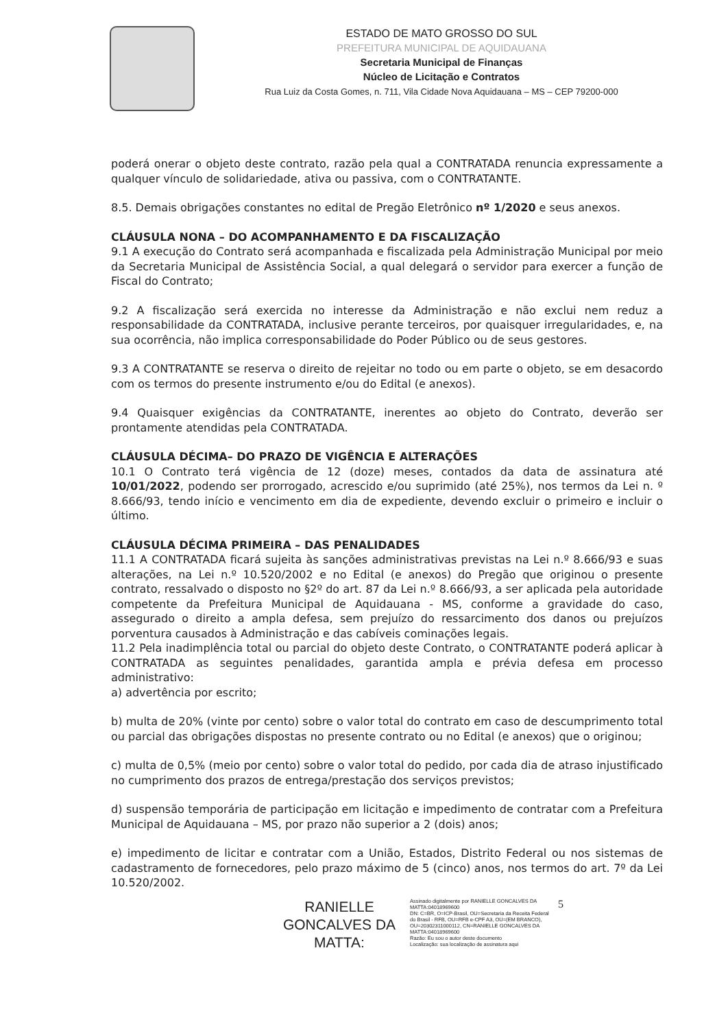ESTADO DE MATO GROSSO DO SUL
PREFEITURA MUNICIPAL DE AQUIDAUANA
Secretaria Municipal de Finanças
Núcleo de Licitação e Contratos
Rua Luiz da Costa Gomes, n. 711, Vila Cidade Nova Aquidauana – MS – CEP 79200-000
poderá onerar o objeto deste contrato, razão pela qual a CONTRATADA renuncia expressamente a qualquer vínculo de solidariedade, ativa ou passiva, com o CONTRATANTE.
8.5. Demais obrigações constantes no edital de Pregão Eletrônico nº 1/2020 e seus anexos.
CLÁUSULA NONA – DO ACOMPANHAMENTO E DA FISCALIZAÇÃO
9.1 A execução do Contrato será acompanhada e fiscalizada pela Administração Municipal por meio da Secretaria Municipal de Assistência Social, a qual delegará o servidor para exercer a função de Fiscal do Contrato;
9.2 A fiscalização será exercida no interesse da Administração e não exclui nem reduz a responsabilidade da CONTRATADA, inclusive perante terceiros, por quaisquer irregularidades, e, na sua ocorrência, não implica corresponsabilidade do Poder Público ou de seus gestores.
9.3 A CONTRATANTE se reserva o direito de rejeitar no todo ou em parte o objeto, se em desacordo com os termos do presente instrumento e/ou do Edital (e anexos).
9.4 Quaisquer exigências da CONTRATANTE, inerentes ao objeto do Contrato, deverão ser prontamente atendidas pela CONTRATADA.
CLÁUSULA DÉCIMA– DO PRAZO DE VIGÊNCIA E ALTERAÇÕES
10.1 O Contrato terá vigência de 12 (doze) meses, contados da data de assinatura até 10/01/2022, podendo ser prorrogado, acrescido e/ou suprimido (até 25%), nos termos da Lei n. º 8.666/93, tendo início e vencimento em dia de expediente, devendo excluir o primeiro e incluir o último.
CLÁUSULA DÉCIMA PRIMEIRA – DAS PENALIDADES
11.1 A CONTRATADA ficará sujeita às sanções administrativas previstas na Lei n.º 8.666/93 e suas alterações, na Lei n.º 10.520/2002 e no Edital (e anexos) do Pregão que originou o presente contrato, ressalvado o disposto no §2º do art. 87 da Lei n.º 8.666/93, a ser aplicada pela autoridade competente da Prefeitura Municipal de Aquidauana - MS, conforme a gravidade do caso, assegurado o direito a ampla defesa, sem prejuízo do ressarcimento dos danos ou prejuízos porventura causados à Administração e das cabíveis cominações legais.
11.2 Pela inadimplência total ou parcial do objeto deste Contrato, o CONTRATANTE poderá aplicar à CONTRATADA as seguintes penalidades, garantida ampla e prévia defesa em processo administrativo:
a) advertência por escrito;
b) multa de 20% (vinte por cento) sobre o valor total do contrato em caso de descumprimento total ou parcial das obrigações dispostas no presente contrato ou no Edital (e anexos) que o originou;
c) multa de 0,5% (meio por cento) sobre o valor total do pedido, por cada dia de atraso injustificado no cumprimento dos prazos de entrega/prestação dos serviços previstos;
d) suspensão temporária de participação em licitação e impedimento de contratar com a Prefeitura Municipal de Aquidauana – MS, por prazo não superior a 2 (dois) anos;
e) impedimento de licitar e contratar com a União, Estados, Distrito Federal ou nos sistemas de cadastramento de fornecedores, pelo prazo máximo de 5 (cinco) anos, nos termos do art. 7º da Lei 10.520/2002.
RANIELLE GONCALVES DA MATTA:
Assinado digitalmente por RANIELLE GONCALVES DA MATTA:04018969600
DN: C=BR, O=ICP-Brasil, OU=Secretaria da Receita Federal do Brasil - RFB, OU=RFB e-CPF A3, OU=(EM BRANCO), OU=20302311000112, CN=RANIELLE GONCALVES DA MATTA:04018969600
Razão: Eu sou o autor deste documento
Localização: sua localização de assinatura aqui
5